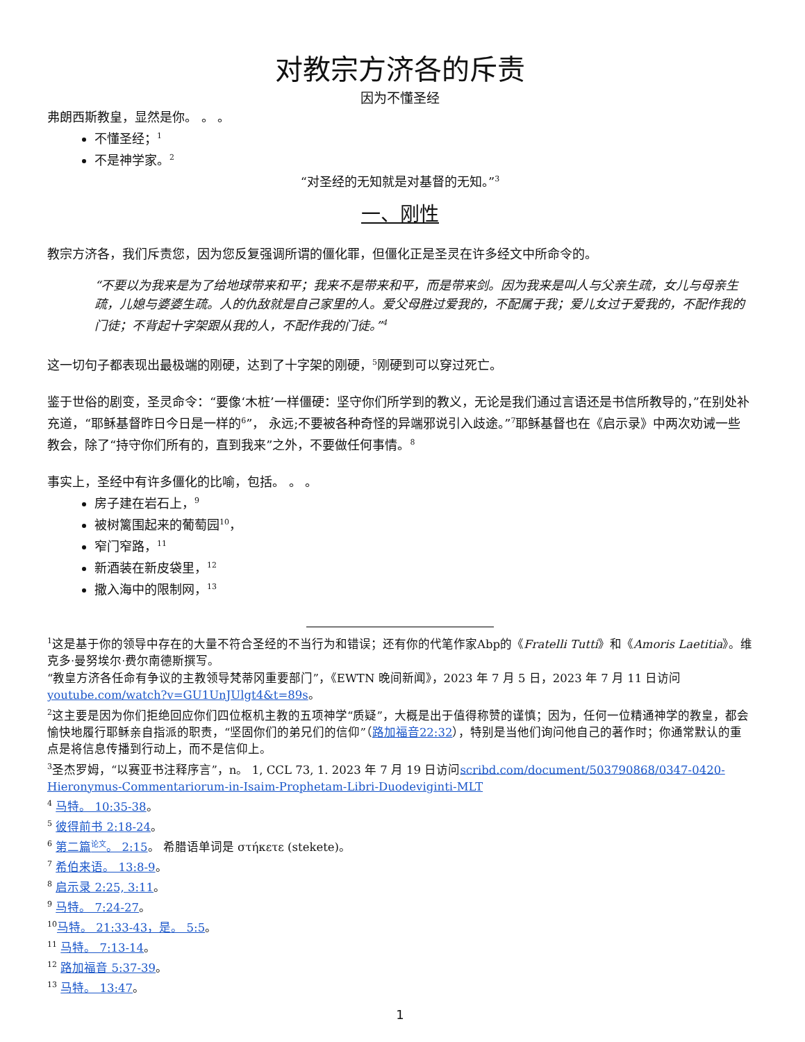对教宗方济各的斥责
因为不懂圣经
弗朗西斯教皇，显然是你。 。 。
不懂圣经；<sup>1</sup>
不是神学家。<sup>2</sup>
“对圣经的无知就是对基督的无知。”<sup>3</sup>
一、刚性
教宗方济各，我们斥责您，因为您反复强调所谓的僵化罪，但僵化正是圣灵在许多经文中所命令的。
“不要以为我来是为了给地球带来和平；我来不是带来和平，而是带来剑。因为我来是叫人与父亲生疏，女儿与母亲生疏，儿媳与婆婆生疏。人的仇敌就是自己家里的人。爱父母胜过爱我的，不配属于我；爱儿女过于爱我的，不配作我的门徒；不背起十字架跟从我的人，不配作我的门徒。”<sup>4</sup>
这一切句子都表现出最极端的刚硬，达到了十字架的刚硬，<sup>5</sup>刚硬到可以穿过死亡。
鉴于世俗的剧变，圣灵命令：“要像‘木桩’一样僵硬：坚守你们所学到的教义，无论是我们通过言语还是书信所教导的，”在别处补充道，“耶稣基督昨日今日是一样的<sup>6</sup>”， 永远;不要被各种奇怪的异端邪说引入歧途。”<sup>7</sup>耶稣基督也在《启示录》中两次劝诫一些教会，除了“持守你们所有的，直到我来”之外，不要做任何事情。<sup>8</sup>
事实上，圣经中有许多僵化的比喻，包括。 。 。
房子建在岩石上，<sup>9</sup>
被树篱围起来的葡萄园<sup>10</sup>，
窄门窄路，<sup>11</sup>
新酒装在新皮袋里，<sup>12</sup>
撒入海中的限制网，<sup>13</sup>
<sup>1</sup> 这是基于你的领导中存在的大量不符合圣经的不当行为和错误；还有你的代笔作家Abp的《Fratelli Tutti》和《Amoris Laetitia》。维克多·曼努埃尔·费尔南德斯撰写。
“教皇方济各任命有争议的主教领导梵蒂冈重要部门”，《EWTN 晚间新闻》，2023 年 7 月 5 日，2023 年 7 月 11 日访问youtube.com/watch?v=GU1UnJUlgt4&t=89s。
<sup>2</sup> 这主要是因为你们拒绝回应你们四位枢机主教的五项神学“质疑”，大概是出于值得称赞的谨慎；因为，任何一位精通神学的教皇，都会愉快地履行耶稣亲自指派的职责，“坚固你们的弟兄们的信仰”（路加福音22:32），特别是当他们询问他自己的著作时；你通常默认的重点是将信息传播到行动上，而不是信仰上。
<sup>3</sup> 圣杰罗姆，“以赛亚书注释序言”，n。 1, CCL 73, 1. 2023 年 7 月 19 日访问scribd.com/document/503790868/0347-0420-Hieronymus-Commentariorum-in-Isaim-Prophetam-Libri-Duodeviginti-MLT
<sup>4</sup> 马特。 10:35-38。
<sup>5</sup> 彼得前书 2:18-24。
<sup>6</sup> 第二篇<sup>论文</sup>。 2:15。 希腊语单词是 στήκετε (stekete)。
<sup>7</sup> 希伯来语。 13:8-9。
<sup>8</sup> 启示录 2:25, 3:11。
<sup>9</sup> 马特。 7:24-27。
<sup>10</sup> 马特。 21:33-43，是。 5:5。
<sup>11</sup> 马特。 7:13-14。
<sup>12</sup> 路加福音 5:37-39。
<sup>13</sup> 马特。 13:47。
1